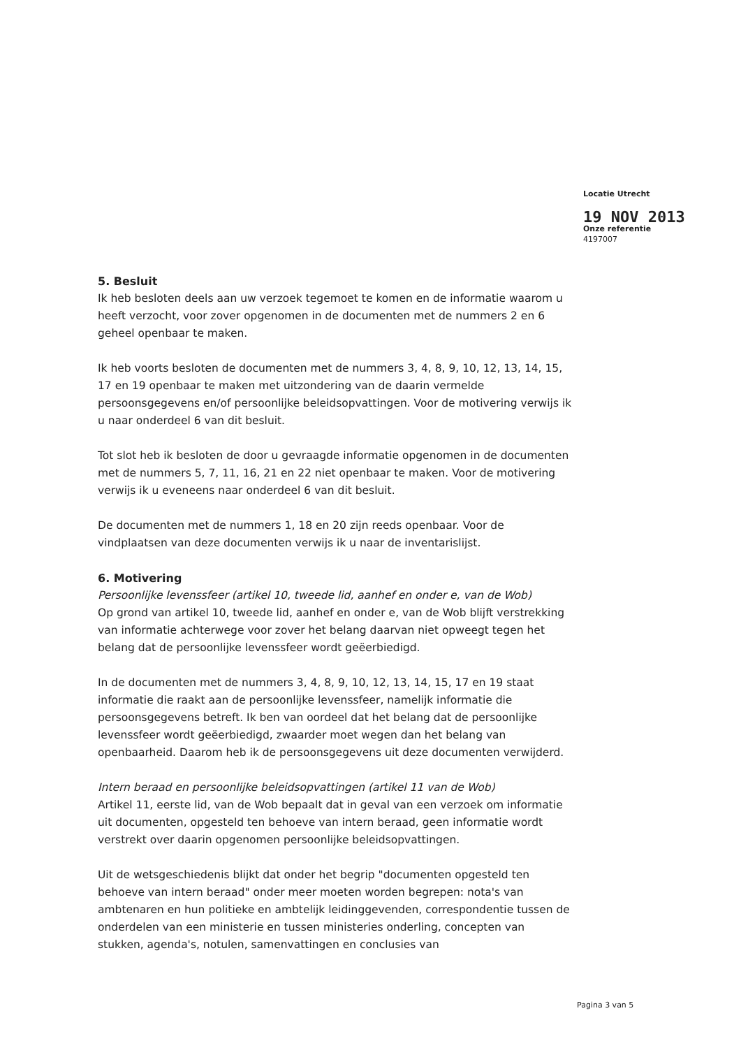Locatie Utrecht
19 NOV 2013
Onze referentie
4197007
5. Besluit
Ik heb besloten deels aan uw verzoek tegemoet te komen en de informatie waarom u heeft verzocht, voor zover opgenomen in de documenten met de nummers 2 en 6 geheel openbaar te maken.
Ik heb voorts besloten de documenten met de nummers 3, 4, 8, 9, 10, 12, 13, 14, 15, 17 en 19 openbaar te maken met uitzondering van de daarin vermelde persoonsgegevens en/of persoonlijke beleidsopvattingen. Voor de motivering verwijs ik u naar onderdeel 6 van dit besluit.
Tot slot heb ik besloten de door u gevraagde informatie opgenomen in de documenten met de nummers 5, 7, 11, 16, 21 en 22 niet openbaar te maken. Voor de motivering verwijs ik u eveneens naar onderdeel 6 van dit besluit.
De documenten met de nummers 1, 18 en 20 zijn reeds openbaar. Voor de vindplaatsen van deze documenten verwijs ik u naar de inventarislijst.
6. Motivering
Persoonlijke levenssfeer (artikel 10, tweede lid, aanhef en onder e, van de Wob)
Op grond van artikel 10, tweede lid, aanhef en onder e, van de Wob blijft verstrekking van informatie achterwege voor zover het belang daarvan niet opweegt tegen het belang dat de persoonlijke levenssfeer wordt geëerbiedigd.
In de documenten met de nummers 3, 4, 8, 9, 10, 12, 13, 14, 15, 17 en 19 staat informatie die raakt aan de persoonlijke levenssfeer, namelijk informatie die persoonsgegevens betreft. Ik ben van oordeel dat het belang dat de persoonlijke levenssfeer wordt geëerbiedigd, zwaarder moet wegen dan het belang van openbaarheid. Daarom heb ik de persoonsgegevens uit deze documenten verwijderd.
Intern beraad en persoonlijke beleidsopvattingen (artikel 11 van de Wob)
Artikel 11, eerste lid, van de Wob bepaalt dat in geval van een verzoek om informatie uit documenten, opgesteld ten behoeve van intern beraad, geen informatie wordt verstrekt over daarin opgenomen persoonlijke beleidsopvattingen.
Uit de wetsgeschiedenis blijkt dat onder het begrip "documenten opgesteld ten behoeve van intern beraad" onder meer moeten worden begrepen: nota's van ambtenaren en hun politieke en ambtelijk leidinggevenden, correspondentie tussen de onderdelen van een ministerie en tussen ministeries onderling, concepten van stukken, agenda's, notulen, samenvattingen en conclusies van
Pagina 3 van 5